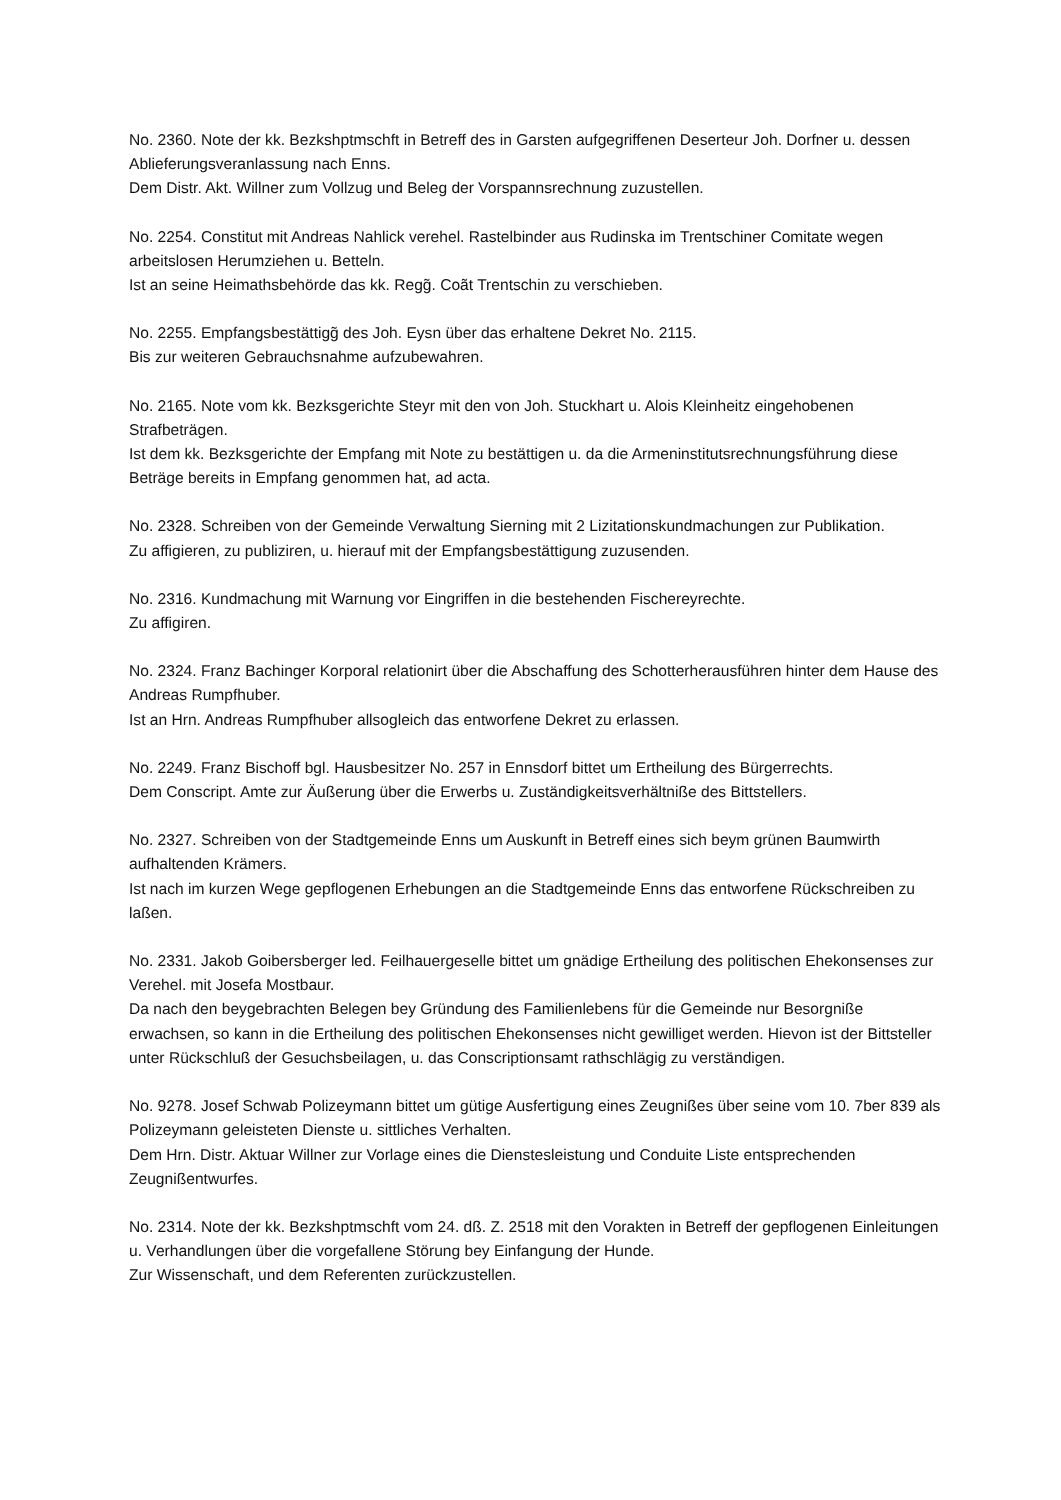No. 2360. Note der kk. Bezkshptmschft in Betreff des in Garsten aufgegriffenen Deserteur Joh. Dorfner u. dessen Ablieferungsveranlassung nach Enns.
Dem Distr. Akt. Willner zum Vollzug und Beleg der Vorspannsrechnung zuzustellen.
No. 2254. Constitut mit Andreas Nahlick verehel. Rastelbinder aus Rudinska im Trentschiner Comitate wegen arbeitslosen Herumziehen u. Betteln.
Ist an seine Heimathsbehörde das kk. Regg̃. Coãt Trentschin zu verschieben.
No. 2255. Empfangsbestättigg̃ des Joh. Eysn über das erhaltene Dekret No. 2115.
Bis zur weiteren Gebrauchsnahme aufzubewahren.
No. 2165. Note vom kk. Bezksgerichte Steyr mit den von Joh. Stuckhart u. Alois Kleinheitz eingehobenen Strafbeträgen.
Ist dem kk. Bezksgerichte der Empfang mit Note zu bestättigen u. da die Armeninstitutsrechnungsführung diese Beträge bereits in Empfang genommen hat, ad acta.
No. 2328. Schreiben von der Gemeinde Verwaltung Sierning mit 2 Lizitationskundmachungen zur Publikation.
Zu affigieren, zu publiziren, u. hierauf mit der Empfangsbestättigung zuzusenden.
No. 2316. Kundmachung mit Warnung vor Eingriffen in die bestehenden Fischereyrechte.
Zu affigiren.
No. 2324. Franz Bachinger Korporal relationirt über die Abschaffung des Schotterherausführen hinter dem Hause des Andreas Rumpfhuber.
Ist an Hrn. Andreas Rumpfhuber allsogleich das entworfene Dekret zu erlassen.
No. 2249. Franz Bischoff bgl. Hausbesitzer No. 257 in Ennsdorf bittet um Ertheilung des Bürgerrechts.
Dem Conscript. Amte zur Äußerung über die Erwerbs u. Zuständigkeitsverhältniße des Bittstellers.
No. 2327. Schreiben von der Stadtgemeinde Enns um Auskunft in Betreff eines sich beym grünen Baumwirth aufhaltenden Krämers.
Ist nach im kurzen Wege gepflogenen Erhebungen an die Stadtgemeinde Enns das entworfene Rückschreiben zu laßen.
No. 2331. Jakob Goibersberger led. Feilhauergeselle bittet um gnädige Ertheilung des politischen Ehekonsenses zur Verehel. mit Josefa Mostbaur.
Da nach den beygebrachten Belegen bey Gründung des Familienlebens für die Gemeinde nur Besorgniße erwachsen, so kann in die Ertheilung des politischen Ehekonsenses nicht gewilliget werden. Hievon ist der Bittsteller unter Rückschluß der Gesuchsbeilagen, u. das Conscriptionsamt rathschlägig zu verständigen.
No. 9278. Josef Schwab Polizeymann bittet um gütige Ausfertigung eines Zeugnißes über seine vom 10. 7ber 839 als Polizeymann geleisteten Dienste u. sittliches Verhalten.
Dem Hrn. Distr. Aktuar Willner zur Vorlage eines die Dienstesleistung und Conduite Liste entsprechenden Zeugnißentwurfes.
No. 2314. Note der kk. Bezkshptmschft vom 24. dß. Z. 2518 mit den Vorakten in Betreff der gepflogenen Einleitungen u. Verhandlungen über die vorgefallene Störung bey Einfangung der Hunde.
Zur Wissenschaft, und dem Referenten zurückzustellen.